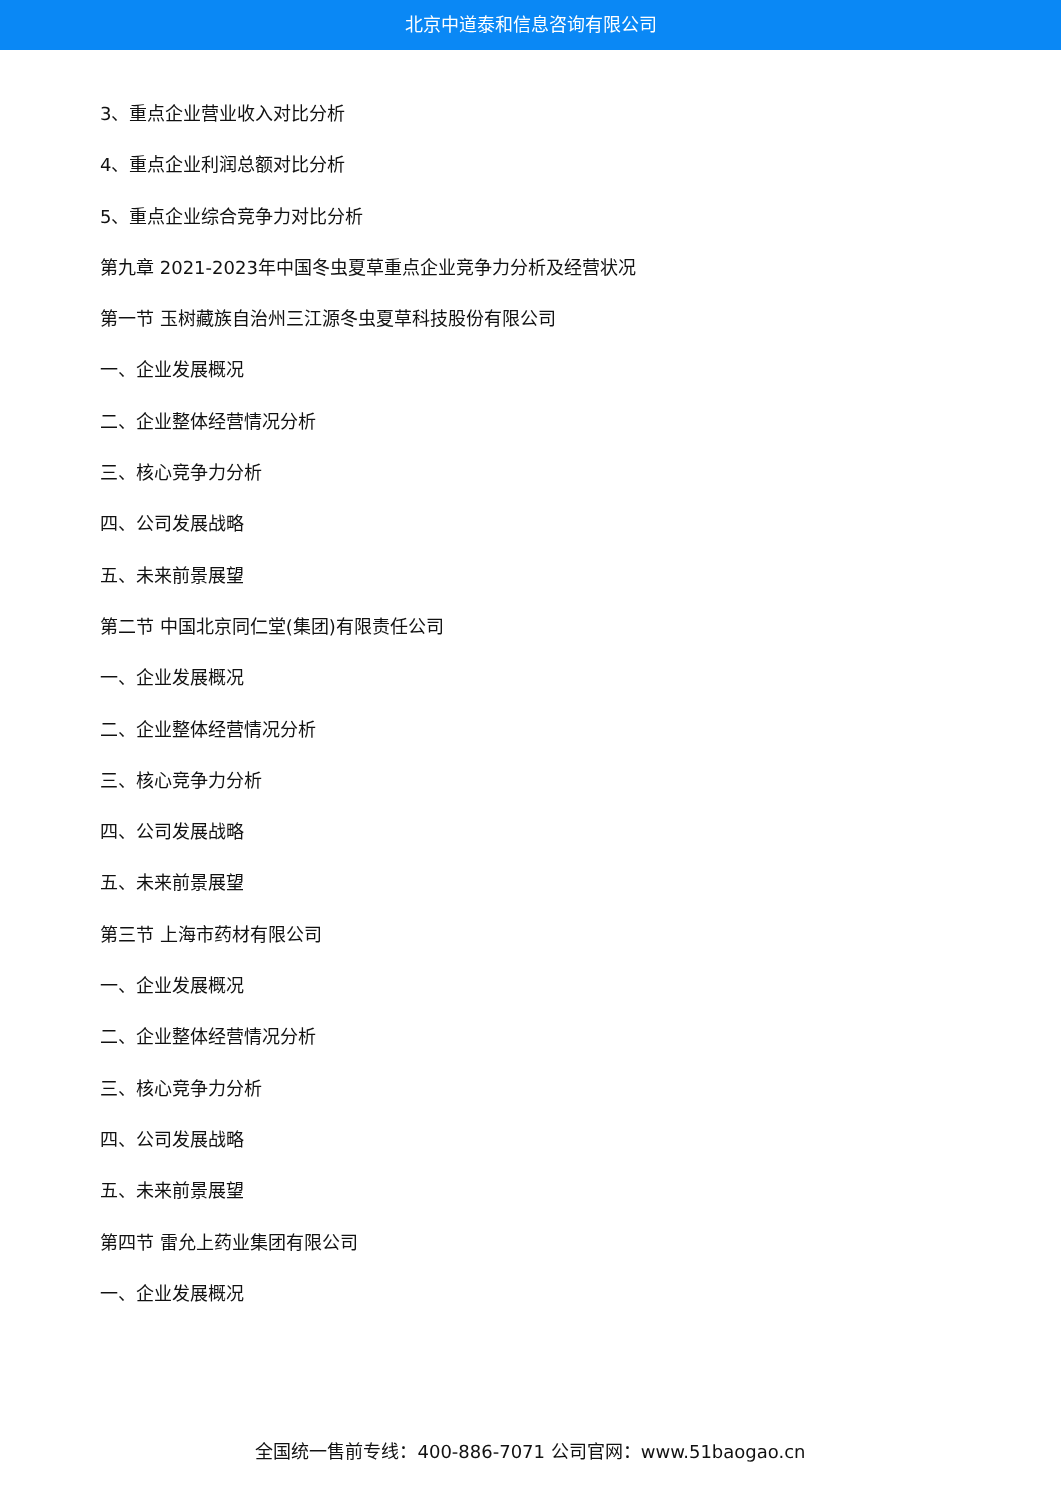北京中道泰和信息咨询有限公司
3、重点企业营业收入对比分析
4、重点企业利润总额对比分析
5、重点企业综合竞争力对比分析
第九章 2021-2023年中国冬虫夏草重点企业竞争力分析及经营状况
第一节 玉树藏族自治州三江源冬虫夏草科技股份有限公司
一、企业发展概况
二、企业整体经营情况分析
三、核心竞争力分析
四、公司发展战略
五、未来前景展望
第二节 中国北京同仁堂(集团)有限责任公司
一、企业发展概况
二、企业整体经营情况分析
三、核心竞争力分析
四、公司发展战略
五、未来前景展望
第三节 上海市药材有限公司
一、企业发展概况
二、企业整体经营情况分析
三、核心竞争力分析
四、公司发展战略
五、未来前景展望
第四节 雷允上药业集团有限公司
一、企业发展概况
全国统一售前专线：400-886-7071 公司官网：www.51baogao.cn